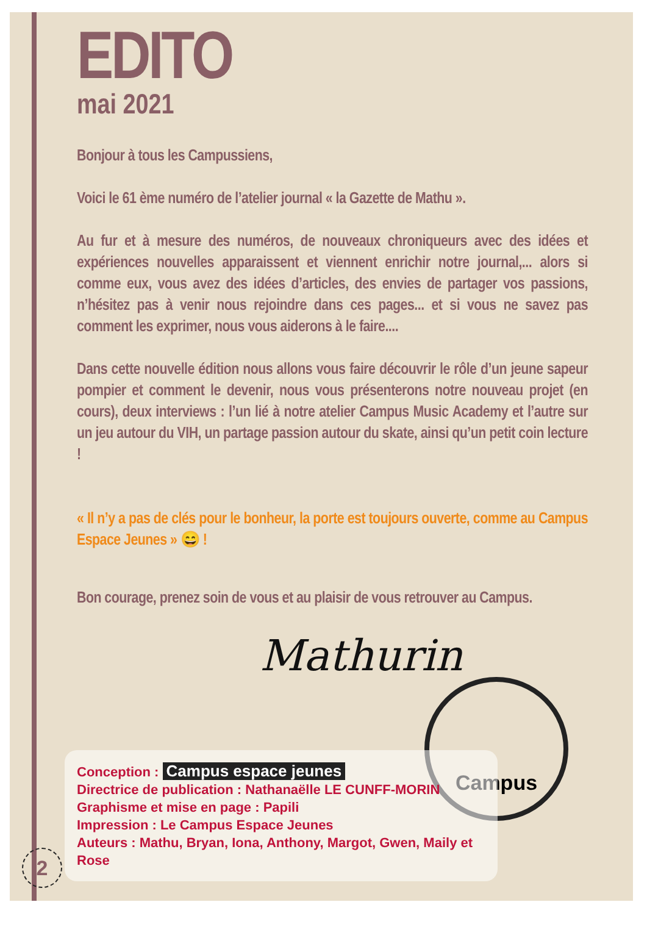EDITO
mai 2021
Bonjour à tous les Campussiens,
Voici le 61 ème numéro de l’atelier journal « la Gazette de Mathu ».
Au fur et à mesure des numéros, de nouveaux chroniqueurs avec des idées et expériences nouvelles apparaissent et viennent enrichir notre journal,... alors si comme eux, vous avez des idées d’articles, des envies de partager vos passions, n’hésitez pas à venir nous rejoindre dans ces pages... et si vous ne savez pas comment les exprimer, nous vous aiderons à le faire....
Dans cette nouvelle édition nous allons vous faire découvrir le rôle d’un jeune sapeur pompier et comment le devenir, nous vous présenterons notre nouveau projet (en cours), deux interviews : l’un lié à notre atelier Campus Music Academy et l’autre sur un jeu autour du VIH, un partage passion autour du skate, ainsi qu’un petit coin lecture !
« Il n’y a pas de clés pour le bonheur, la porte est toujours ouverte, comme au Campus Espace Jeunes » 😄 !
Bon courage, prenez soin de vous et au plaisir de vous retrouver au Campus.
Mathurin
Campus
Conception : Campus espace jeunes
Directrice de publication : Nathanaëlle LE CUNFF-MORIN
Graphisme et mise en page : Papili
Impression : Le Campus Espace Jeunes
Auteurs : Mathu, Bryan, Iona, Anthony, Margot, Gwen, Maily et Rose
2